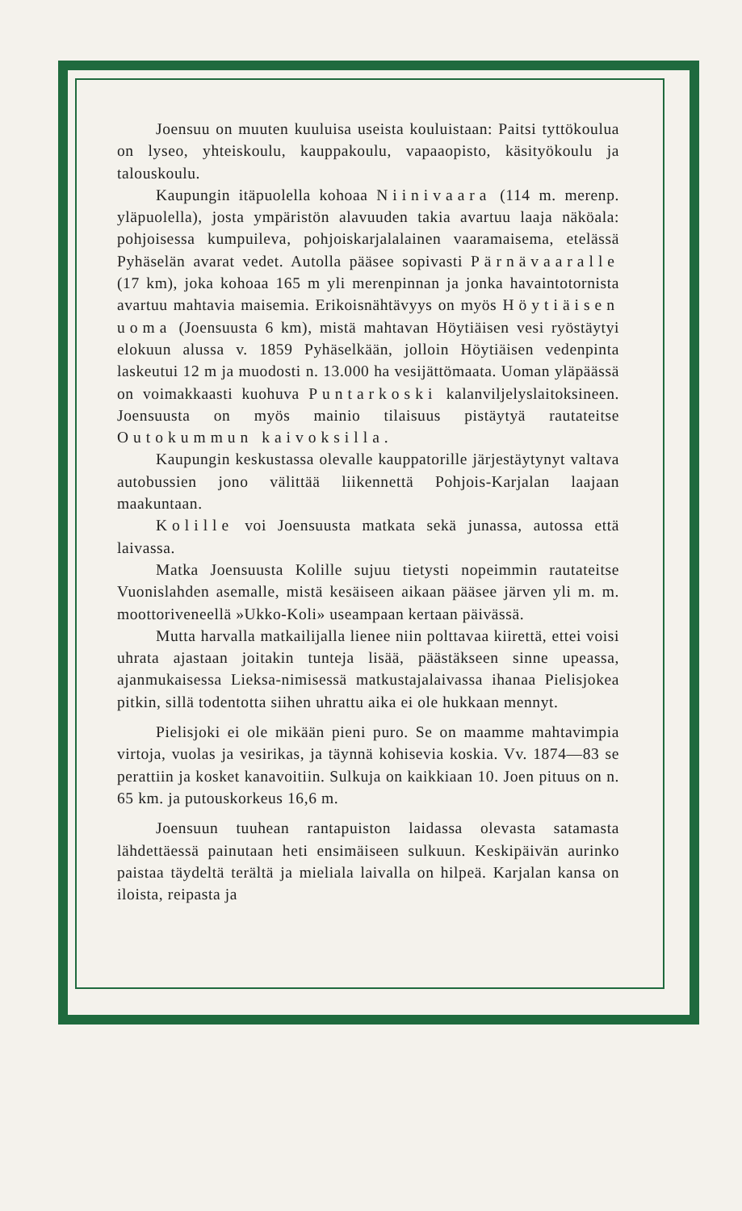Joensuu on muuten kuuluisa useista kouluistaan: Paitsi tyttökoulua on lyseo, yhteiskoulu, kauppakoulu, vapaaopisto, käsityökoulu ja talouskoulu.
Kaupungin itäpuolella kohoaa Niinivaara (114 m. merenp. yläpuolella), josta ympäristön alavuuden takia avartuu laaja näköala: pohjoisessa kumpuileva, pohjoiskarjalalainen vaaramaisema, etelässä Pyhäselän avarat vedet. Autolla pääsee sopivasti Pärnävaaralle (17 km), joka kohoaa 165 m yli merenpinnan ja jonka havaintotornista avartuu mahtavia maisemia. Erikoisnähtävyys on myös Höytiäisen uoma (Joensuusta 6 km), mistä mahtavan Höytiäisen vesi ryöstäytyi elokuun alussa v. 1859 Pyhäselkään, jolloin Höytiäisen vedenpinta laskeutui 12 m ja muodosti n. 13.000 ha vesijättömaata. Uoman yläpäässä on voimakkaasti kuohuva Puntarkoski kalanviljelyslaitoksineen. Joensuusta on myös mainio tilaisuus pistäytyä rautateitse Outokummun kaivoksilla.
Kaupungin keskustassa olevalle kauppatorille järjestäytynyt valtava autobussien jono välittää liikennettä Pohjois-Karjalan laajaan maakuntaan.
Kolille voi Joensuusta matkata sekä junassa, autossa että laivassa.
Matka Joensuusta Kolille sujuu tietysti nopeimmin rautateitse Vuonislahden asemalle, mistä kesäiseen aikaan pääsee järven yli m. m. moottoriveneellä »Ukko-Koli» useampaan kertaan päivässä.
Mutta harvalla matkailijalla lienee niin polttavaa kiirettä, ettei voisi uhrata ajastaan joitakin tunteja lisää, päästäkseen sinne upeassa, ajanmukaisessa Lieksa-nimisessä matkustajalaivassa ihanaa Pielisjokea pitkin, sillä todentotta siihen uhrattu aika ei ole hukkaan mennyt.
Pielisjoki ei ole mikään pieni puro. Se on maamme mahtavimpia virtoja, vuolas ja vesirikas, ja täynnä kohisevia koskia. Vv. 1874—83 se perattiin ja kosket kanavoitiin. Sulkuja on kaikkiaan 10. Joen pituus on n. 65 km. ja putouskorkeus 16,6 m.
Joensuun tuuhean rantapuiston laidassa olevasta satamasta lähdettäessä painutaan heti ensimäiseen sulkuun. Keskipäivän aurinko paistaa täydeltä terältä ja mieliala laivalla on hilpeä. Karjalan kansa on iloista, reipasta ja